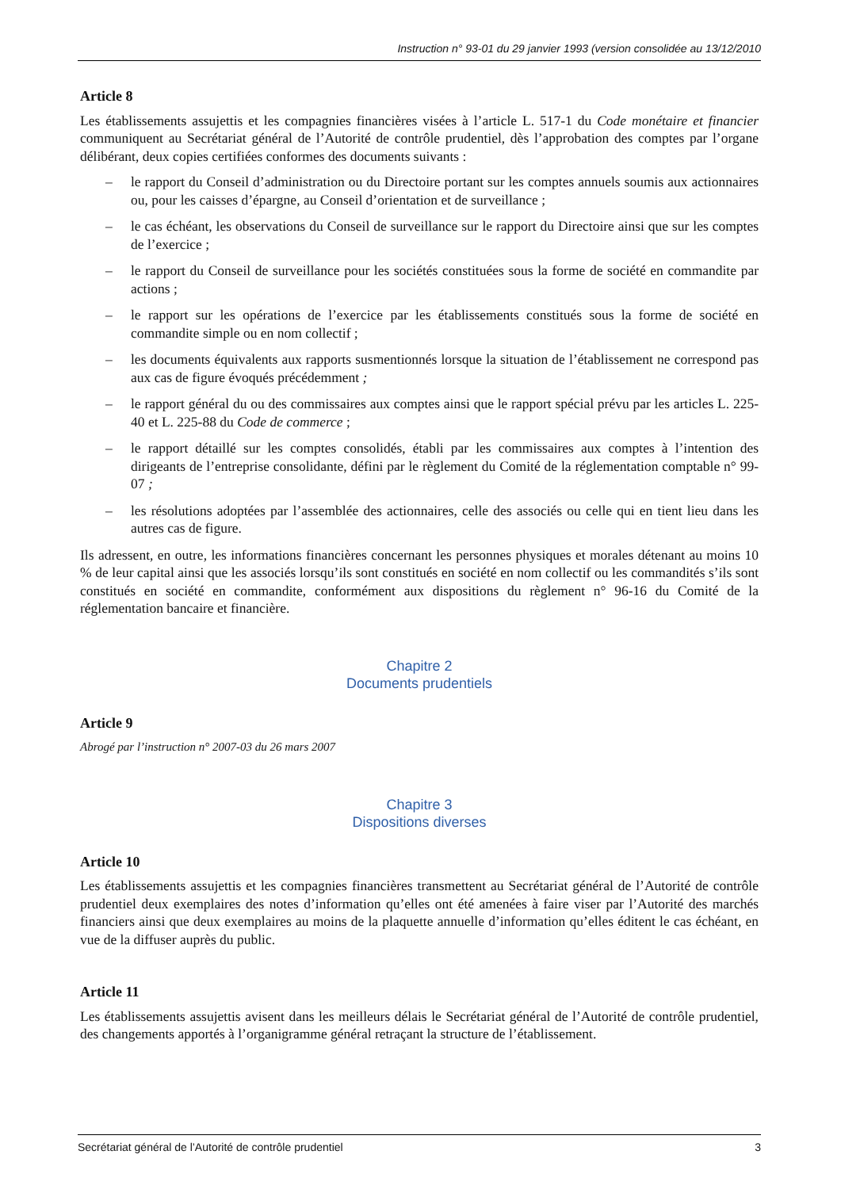Instruction n° 93-01 du 29 janvier 1993 (version consolidée au 13/12/2010
Article 8
Les établissements assujettis et les compagnies financières visées à l’article L. 517-1 du Code monétaire et financier communiquent au Secrétariat général de l’Autorité de contrôle prudentiel, dès l’approbation des comptes par l’organe délibérant, deux copies certifiées conformes des documents suivants :
– le rapport du Conseil d’administration ou du Directoire portant sur les comptes annuels soumis aux actionnaires ou, pour les caisses d’épargne, au Conseil d’orientation et de surveillance ;
– le cas échéant, les observations du Conseil de surveillance sur le rapport du Directoire ainsi que sur les comptes de l’exercice ;
– le rapport du Conseil de surveillance pour les sociétés constituées sous la forme de société en commandite par actions ;
– le rapport sur les opérations de l’exercice par les établissements constitués sous la forme de société en commandite simple ou en nom collectif ;
– les documents équivalents aux rapports susmentionnés lorsque la situation de l’établissement ne correspond pas aux cas de figure évoqués précédemment ;
– le rapport général du ou des commissaires aux comptes ainsi que le rapport spécial prévu par les articles L. 225-40 et L. 225-88 du Code de commerce ;
– le rapport détaillé sur les comptes consolidés, établi par les commissaires aux comptes à l’intention des dirigeants de l’entreprise consolidante, défini par le règlement du Comité de la réglementation comptable n° 99-07 ;
– les résolutions adoptées par l’assemblée des actionnaires, celle des associés ou celle qui en tient lieu dans les autres cas de figure.
Ils adressent, en outre, les informations financières concernant les personnes physiques et morales détenant au moins 10 % de leur capital ainsi que les associés lorsqu’ils sont constitués en société en nom collectif ou les commandités s’ils sont constitués en société en commandite, conformément aux dispositions du règlement n° 96-16 du Comité de la réglementation bancaire et financière.
Chapitre 2
Documents prudentiels
Article 9
Abrogé par l’instruction n° 2007-03 du 26 mars 2007
Chapitre 3
Dispositions diverses
Article 10
Les établissements assujettis et les compagnies financières transmettent au Secrétariat général de l’Autorité de contrôle prudentiel deux exemplaires des notes d’information qu’elles ont été amenées à faire viser par l’Autorité des marchés financiers ainsi que deux exemplaires au moins de la plaquette annuelle d’information qu’elles éditent le cas échéant, en vue de la diffuser auprès du public.
Article 11
Les établissements assujettis avisent dans les meilleurs délais le Secrétariat général de l’Autorité de contrôle prudentiel, des changements apportés à l’organigramme général retraçant la structure de l’établissement.
Secrétariat général de l’Autorité de contrôle prudentiel 3